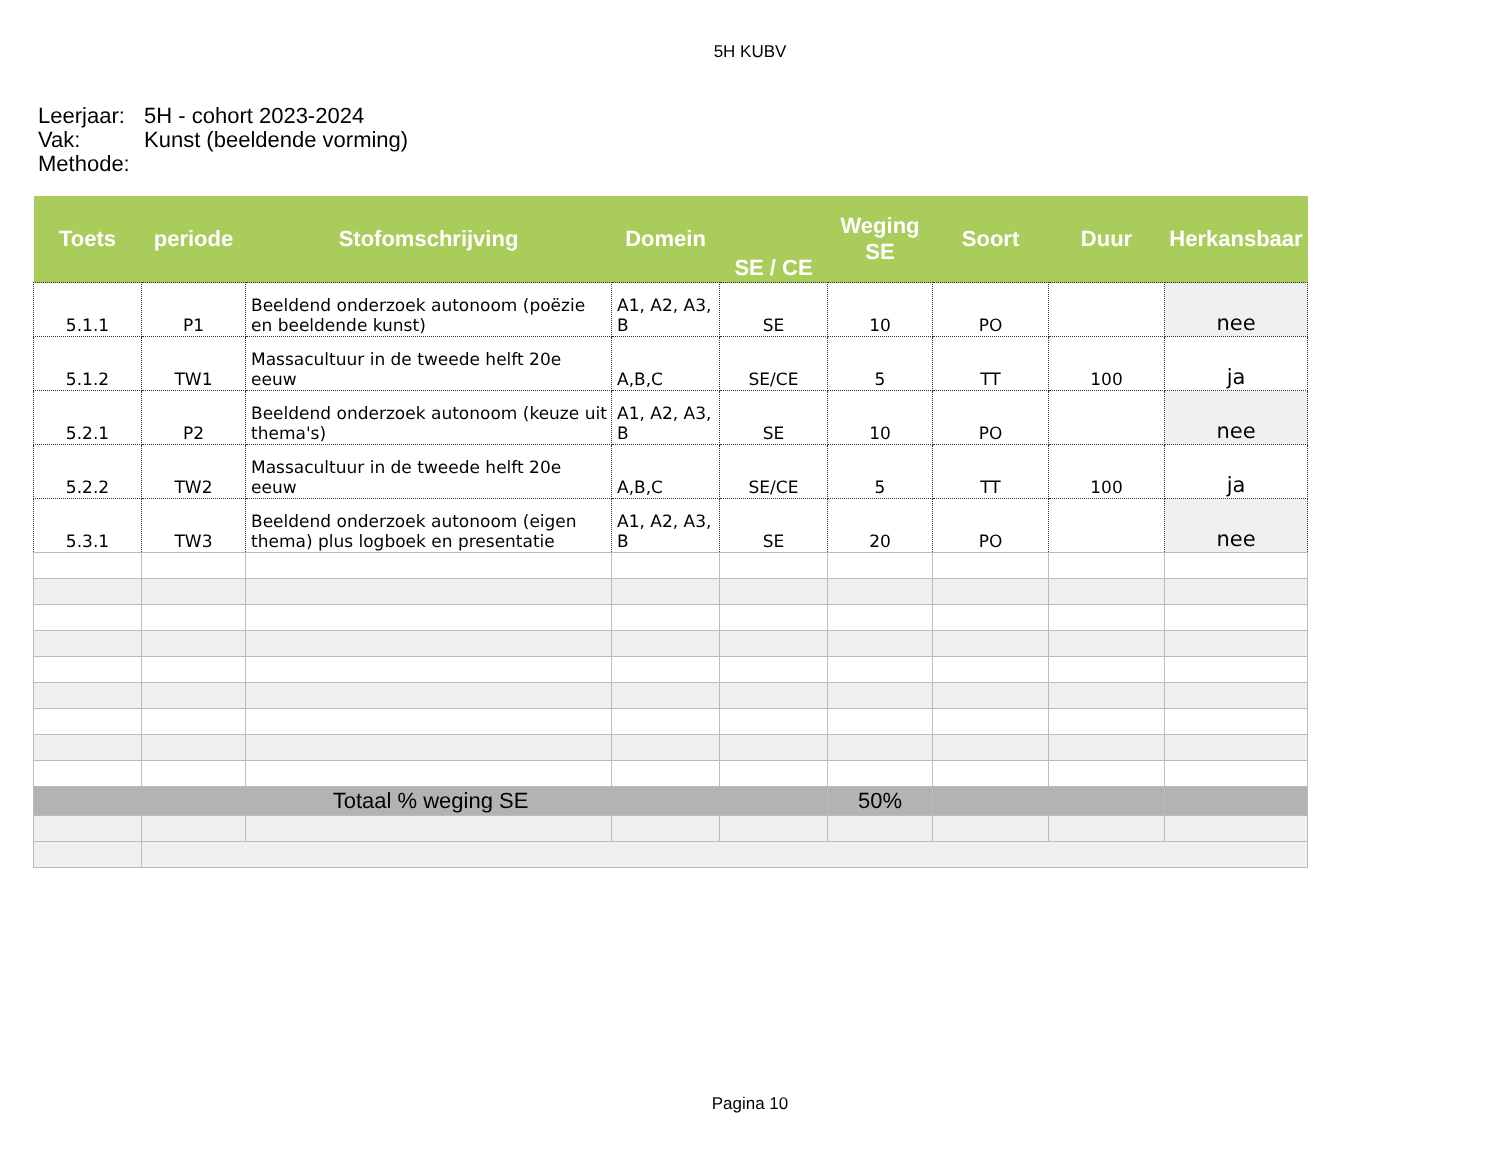5H KUBV
Leerjaar: 5H - cohort 2023-2024
Vak: Kunst (beeldende vorming)
Methode:
| Toets | periode | Stofomschrijving | Domein | SE / CE | Weging SE | Soort | Duur | Herkansbaar |
| --- | --- | --- | --- | --- | --- | --- | --- | --- |
| 5.1.1 | P1 | Beeldend onderzoek autonoom (poëzie en beeldende kunst) | A1, A2, A3, B | SE | 10 | PO | | nee |
| 5.1.2 | TW1 | Massacultuur in de tweede helft 20e eeuw | A,B,C | SE/CE | 5 | TT | 100 | ja |
| 5.2.1 | P2 | Beeldend onderzoek autonoom (keuze uit thema's) | A1, A2, A3, B | SE | 10 | PO | | nee |
| 5.2.2 | TW2 | Massacultuur in de tweede helft 20e eeuw | A,B,C | SE/CE | 5 | TT | 100 | ja |
| 5.3.1 | TW3 | Beeldend onderzoek autonoom (eigen thema) plus logboek en presentatie | A1, A2, A3, B | SE | 20 | PO | | nee |
| Totaal % weging SE | | | | | 50% | | | |
Pagina 10